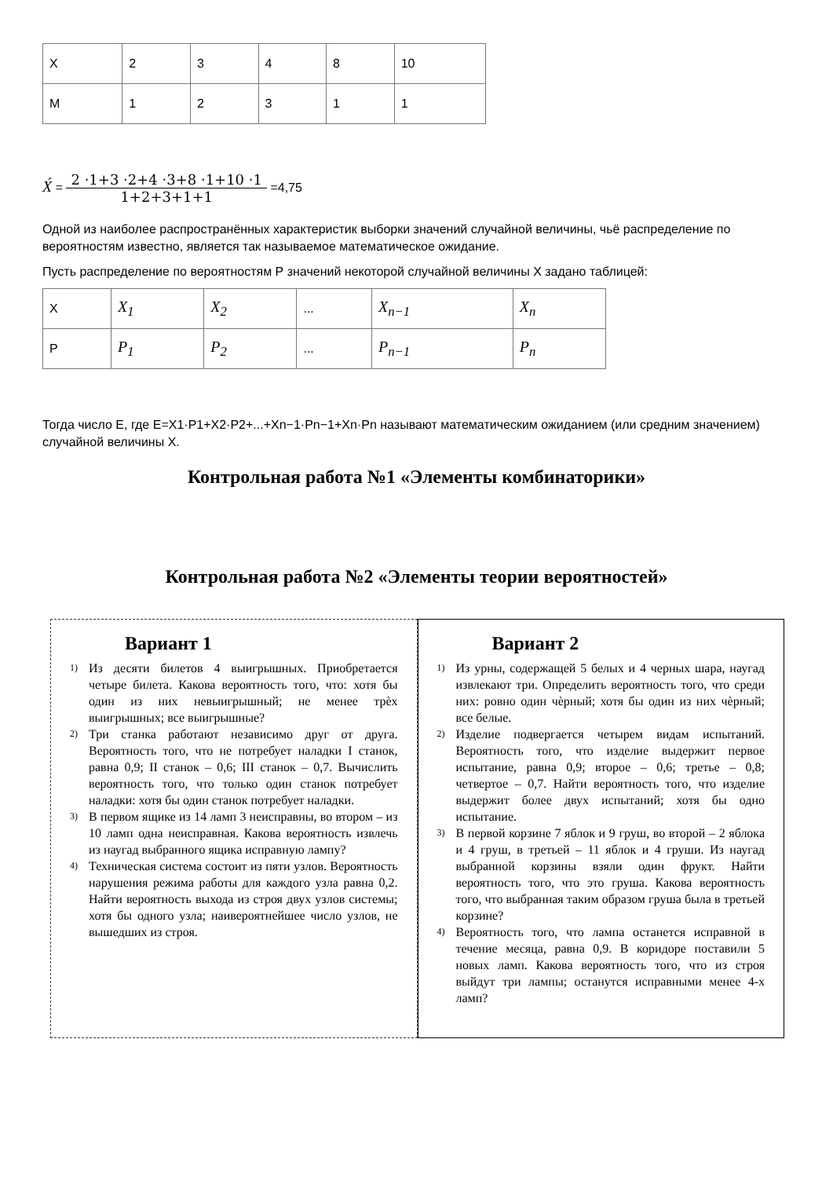| X | 2 | 3 | 4 | 8 | 10 |
| M | 1 | 2 | 3 | 1 | 1 |
X́ = 2 ·1+3 ·2+4 ·3+8 ·1+10 ·1 1+2+3+1+1 =4,75
Одной из наиболее распространённых характеристик выборки значений случайной величины, чьё распределение по вероятностям известно, является так называемое математическое ожидание.
Пусть распределение по вероятностям Р значений некоторой случайной величины X задано таблицей:
| X | X<sub>1</sub> | X<sub>2</sub> | ... | X<sub>n−1</sub> | X<sub>n</sub> |
| P | P<sub>1</sub> | P<sub>2</sub> | ... | P<sub>n−1</sub> | P<sub>n</sub> |
Тогда число E, где E=X1·P1+X2·P2+...+Xn−1·Pn−1+Xn·Pn называют математическим ожиданием (или средним значением) случайной величины X.
Контрольная работа №1 «Элементы комбинаторики»
Контрольная работа №2 «Элементы теории вероятностей»
Вариант 1
1)
Из десяти билетов 4 выигрышных. Приобретается четыре билета. Какова вероятность того, что: хотя бы один из них невыигрышный; не менее трѐх выигрышных; все выигрышные?
2)
Три станка работают независимо друг от друга. Вероятность того, что не потребует наладки I станок, равна 0,9; II станок – 0,6; III станок – 0,7. Вычислить вероятность того, что только один станок потребует наладки: хотя бы один станок потребует наладки.
3)
В первом ящике из 14 ламп 3 неисправны, во втором – из 10 ламп одна неисправная. Какова вероятность извлечь из наугад выбранного ящика исправную лампу?
4)
Техническая система состоит из пяти узлов. Вероятность нарушения режима работы для каждого узла равна 0,2. Найти вероятность выхода из строя двух узлов системы; хотя бы одного узла; наивероятнейшее число узлов, не вышедших из строя.
Вариант 2
1)
Из урны, содержащей 5 белых и 4 черных шара, наугад извлекают три. Определить вероятность того, что среди них: ровно один чѐрный; хотя бы один из них чѐрный; все белые.
2)
Изделие подвергается четырем видам испытаний. Вероятность того, что изделие выдержит первое испытание, равна 0,9; второе – 0,6; третье – 0,8; четвертое – 0,7. Найти вероятность того, что изделие выдержит более двух испытаний; хотя бы одно испытание.
3)
В первой корзине 7 яблок и 9 груш, во второй – 2 яблока и 4 груш, в третьей – 11 яблок и 4 груши. Из наугад выбранной корзины взяли один фрукт. Найти вероятность того, что это груша. Какова вероятность того, что выбранная таким образом груша была в третьей корзине?
4)
Вероятность того, что лампа останется исправной в течение месяца, равна 0,9. В коридоре поставили 5 новых ламп. Какова вероятность того, что из строя выйдут три лампы; останутся исправными менее 4-х ламп?